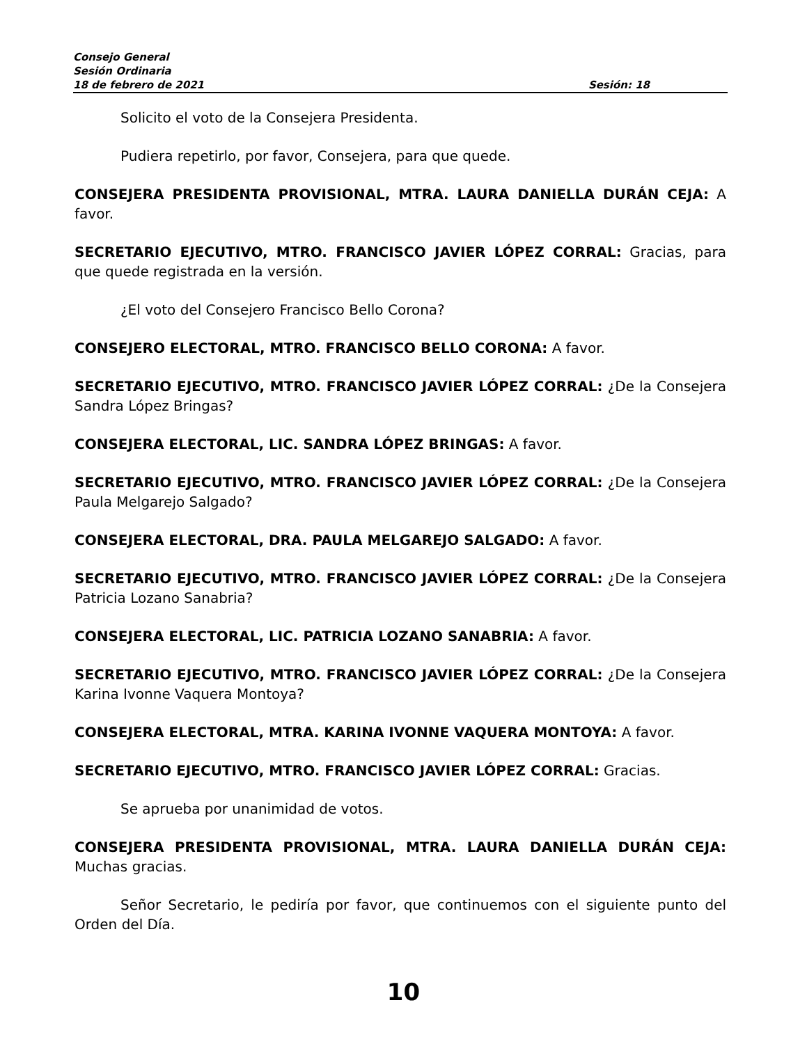Consejo General
Sesión Ordinaria
18 de febrero de 2021 Sesión: 18
Solicito el voto de la Consejera Presidenta.
Pudiera repetirlo, por favor, Consejera, para que quede.
CONSEJERA PRESIDENTA PROVISIONAL, MTRA. LAURA DANIELLA DURÁN CEJA: A favor.
SECRETARIO EJECUTIVO, MTRO. FRANCISCO JAVIER LÓPEZ CORRAL: Gracias, para que quede registrada en la versión.
¿El voto del Consejero Francisco Bello Corona?
CONSEJERO ELECTORAL, MTRO. FRANCISCO BELLO CORONA: A favor.
SECRETARIO EJECUTIVO, MTRO. FRANCISCO JAVIER LÓPEZ CORRAL: ¿De la Consejera Sandra López Bringas?
CONSEJERA ELECTORAL, LIC. SANDRA LÓPEZ BRINGAS: A favor.
SECRETARIO EJECUTIVO, MTRO. FRANCISCO JAVIER LÓPEZ CORRAL: ¿De la Consejera Paula Melgarejo Salgado?
CONSEJERA ELECTORAL, DRA. PAULA MELGAREJO SALGADO: A favor.
SECRETARIO EJECUTIVO, MTRO. FRANCISCO JAVIER LÓPEZ CORRAL: ¿De la Consejera Patricia Lozano Sanabria?
CONSEJERA ELECTORAL, LIC. PATRICIA LOZANO SANABRIA: A favor.
SECRETARIO EJECUTIVO, MTRO. FRANCISCO JAVIER LÓPEZ CORRAL: ¿De la Consejera Karina Ivonne Vaquera Montoya?
CONSEJERA ELECTORAL, MTRA. KARINA IVONNE VAQUERA MONTOYA: A favor.
SECRETARIO EJECUTIVO, MTRO. FRANCISCO JAVIER LÓPEZ CORRAL: Gracias.
Se aprueba por unanimidad de votos.
CONSEJERA PRESIDENTA PROVISIONAL, MTRA. LAURA DANIELLA DURÁN CEJA: Muchas gracias.
Señor Secretario, le pediría por favor, que continuemos con el siguiente punto del Orden del Día.
10